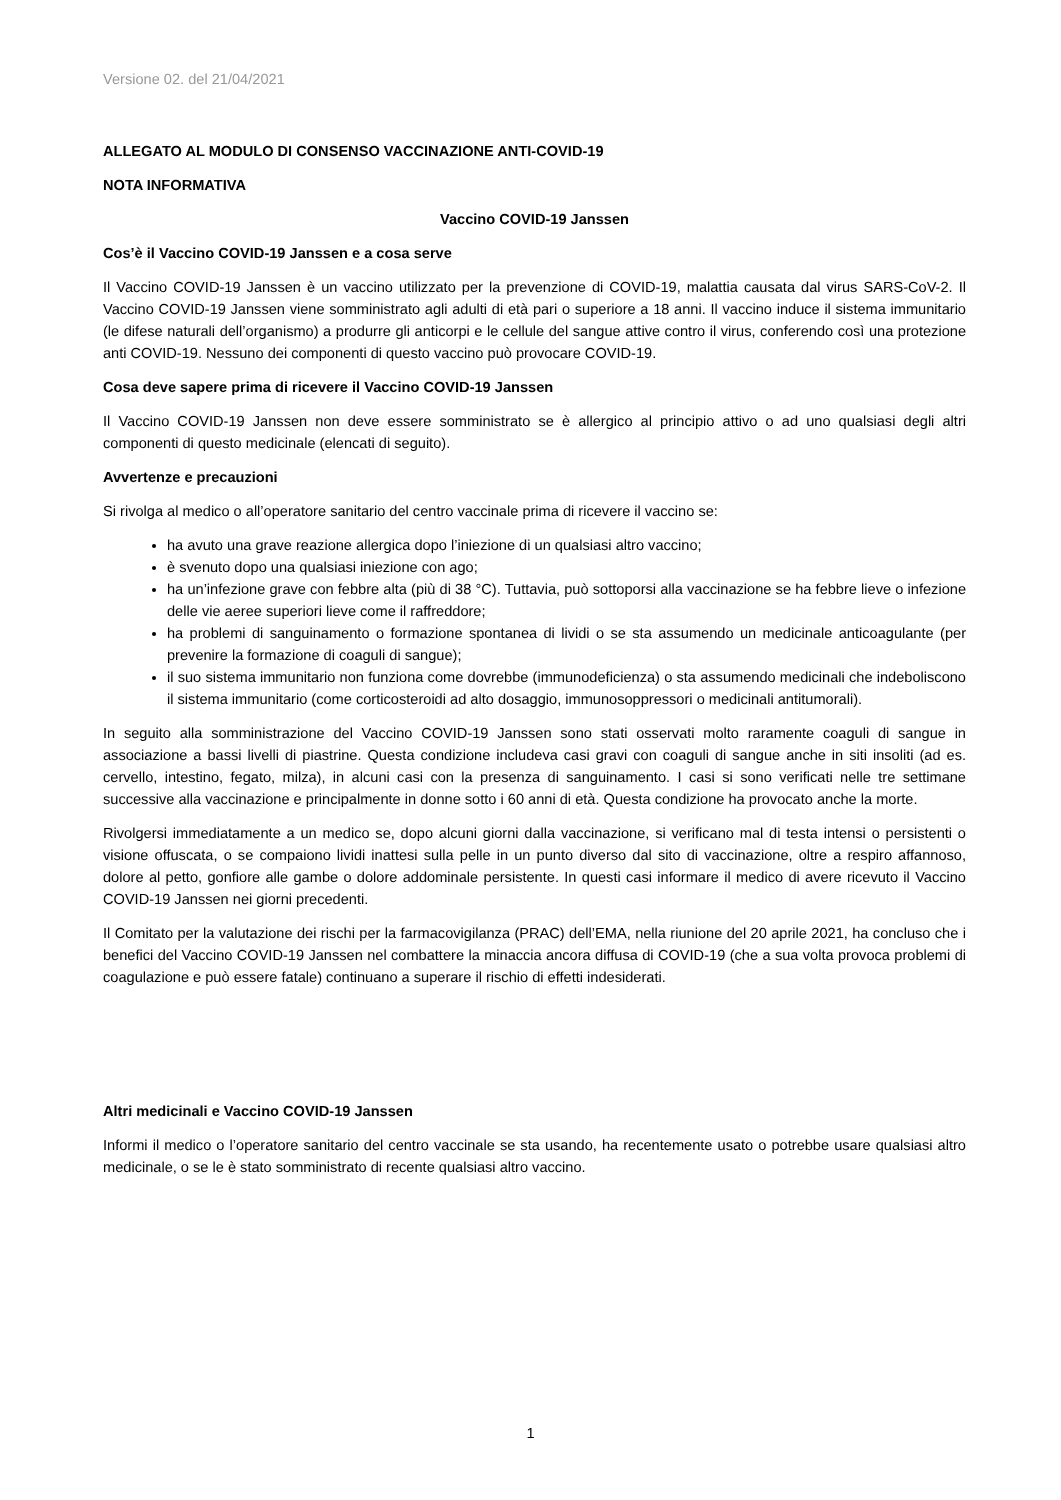Versione 02. del 21/04/2021
ALLEGATO AL MODULO DI CONSENSO VACCINAZIONE ANTI-COVID-19
NOTA INFORMATIVA
Vaccino COVID-19 Janssen
Cos’è il Vaccino COVID-19 Janssen e a cosa serve
Il Vaccino COVID-19 Janssen è un vaccino utilizzato per la prevenzione di COVID-19, malattia causata dal virus SARS-CoV-2. Il Vaccino COVID-19 Janssen viene somministrato agli adulti di età pari o superiore a 18 anni. Il vaccino induce il sistema immunitario (le difese naturali dell’organismo) a produrre gli anticorpi e le cellule del sangue attive contro il virus, conferendo così una protezione anti COVID-19. Nessuno dei componenti di questo vaccino può provocare COVID-19.
Cosa deve sapere prima di ricevere il Vaccino COVID-19 Janssen
Il Vaccino COVID-19 Janssen non deve essere somministrato se è allergico al principio attivo o ad uno qualsiasi degli altri componenti di questo medicinale (elencati di seguito).
Avvertenze e precauzioni
Si rivolga al medico o all’operatore sanitario del centro vaccinale prima di ricevere il vaccino se:
ha avuto una grave reazione allergica dopo l’iniezione di un qualsiasi altro vaccino;
è svenuto dopo una qualsiasi iniezione con ago;
ha un’infezione grave con febbre alta (più di 38 °C). Tuttavia, può sottoporsi alla vaccinazione se ha febbre lieve o infezione delle vie aeree superiori lieve come il raffreddore;
ha problemi di sanguinamento o formazione spontanea di lividi o se sta assumendo un medicinale anticoagulante (per prevenire la formazione di coaguli di sangue);
il suo sistema immunitario non funziona come dovrebbe (immunodeficienza) o sta assumendo medicinali che indeboliscono il sistema immunitario (come corticosteroidi ad alto dosaggio, immunosoppressori o medicinali antitumorali).
In seguito alla somministrazione del Vaccino COVID-19 Janssen sono stati osservati molto raramente coaguli di sangue in associazione a bassi livelli di piastrine. Questa condizione includeva casi gravi con coaguli di sangue anche in siti insoliti (ad es. cervello, intestino, fegato, milza), in alcuni casi con la presenza di sanguinamento. I casi si sono verificati nelle tre settimane successive alla vaccinazione e principalmente in donne sotto i 60 anni di età. Questa condizione ha provocato anche la morte.
Rivolgersi immediatamente a un medico se, dopo alcuni giorni dalla vaccinazione, si verificano mal di testa intensi o persistenti o visione offuscata, o se compaiono lividi inattesi sulla pelle in un punto diverso dal sito di vaccinazione, oltre a respiro affannoso, dolore al petto, gonfiore alle gambe o dolore addominale persistente. In questi casi informare il medico di avere ricevuto il Vaccino COVID-19 Janssen nei giorni precedenti.
Il Comitato per la valutazione dei rischi per la farmacovigilanza (PRAC) dell’EMA, nella riunione del 20 aprile 2021, ha concluso che i benefici del Vaccino COVID-19 Janssen nel combattere la minaccia ancora diffusa di COVID-19 (che a sua volta provoca problemi di coagulazione e può essere fatale) continuano a superare il rischio di effetti indesiderati.
Altri medicinali e Vaccino COVID-19 Janssen
Informi il medico o l’operatore sanitario del centro vaccinale se sta usando, ha recentemente usato o potrebbe usare qualsiasi altro medicinale, o se le è stato somministrato di recente qualsiasi altro vaccino.
1